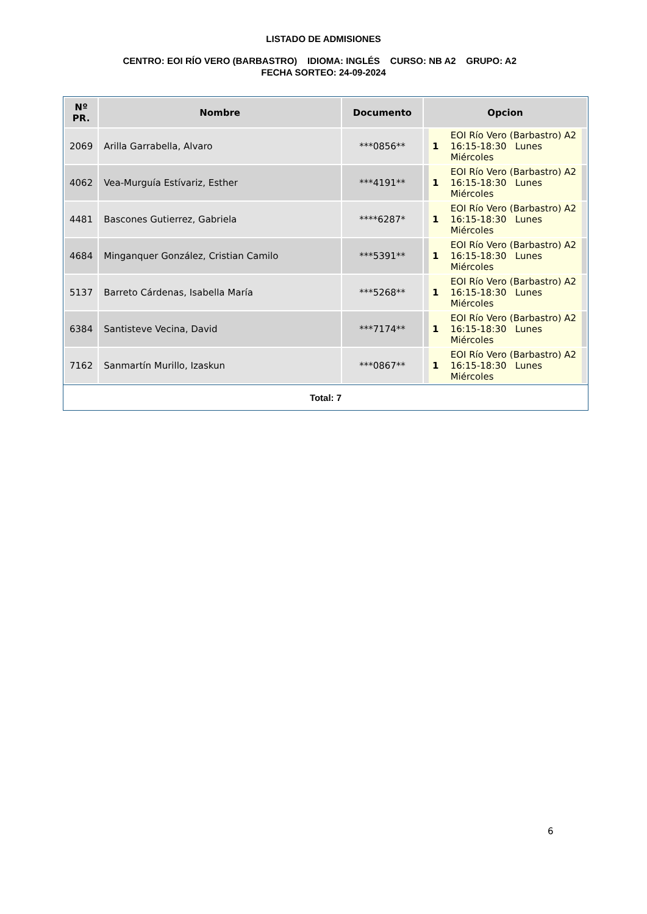LISTADO DE ADMISIONES
CENTRO: EOI RÍO VERO (BARBASTRO) IDIOMA: INGLÉS CURSO: NB A2 GRUPO: A2 FECHA SORTEO: 24-09-2024
| Nº PR. | Nombre | Documento | Opcion |
| --- | --- | --- | --- |
| 2069 | Arilla Garrabella, Alvaro | ***0856** | 1 EOI Río Vero (Barbastro) A2 16:15-18:30 Lunes Miércoles |
| 4062 | Vea-Murguía Estívariz, Esther | ***4191** | 1 EOI Río Vero (Barbastro) A2 16:15-18:30 Lunes Miércoles |
| 4481 | Bascones Gutierrez, Gabriela | ****6287* | 1 EOI Río Vero (Barbastro) A2 16:15-18:30 Lunes Miércoles |
| 4684 | Minganquer González, Cristian Camilo | ***5391** | 1 EOI Río Vero (Barbastro) A2 16:15-18:30 Lunes Miércoles |
| 5137 | Barreto Cárdenas, Isabella María | ***5268** | 1 EOI Río Vero (Barbastro) A2 16:15-18:30 Lunes Miércoles |
| 6384 | Santisteve Vecina, David | ***7174** | 1 EOI Río Vero (Barbastro) A2 16:15-18:30 Lunes Miércoles |
| 7162 | Sanmartín Murillo, Izaskun | ***0867** | 1 EOI Río Vero (Barbastro) A2 16:15-18:30 Lunes Miércoles |
Total: 7
6